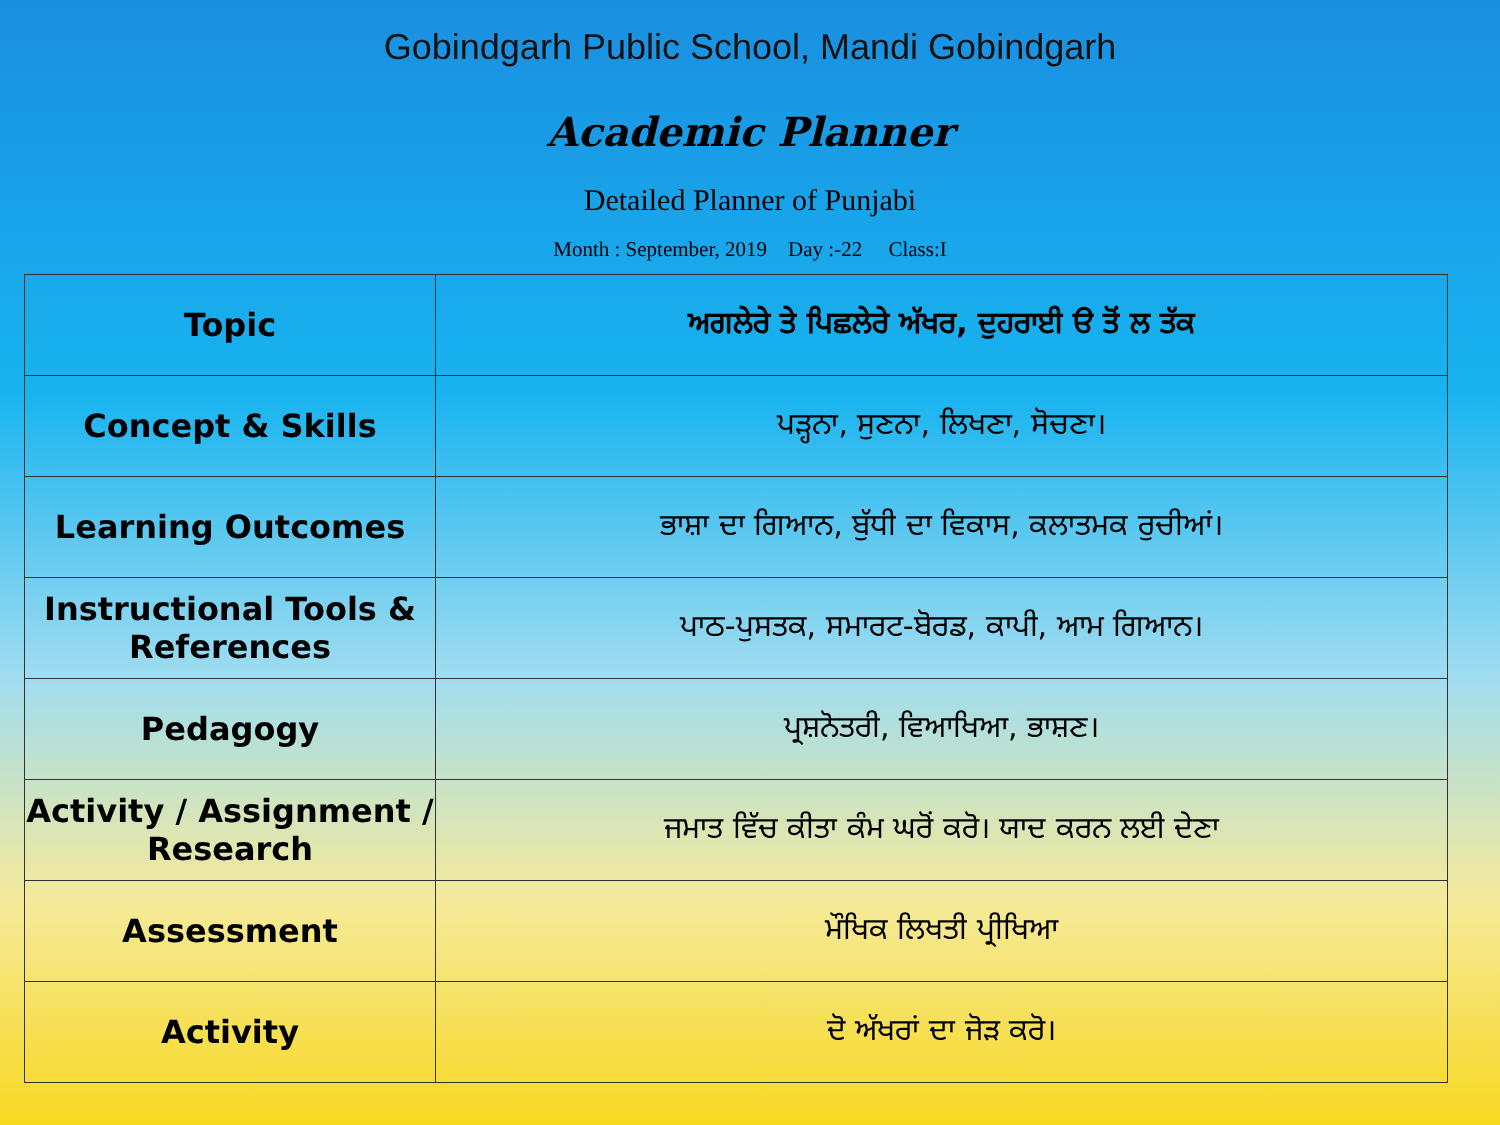Gobindgarh Public School, Mandi Gobindgarh
Academic Planner
Detailed Planner of Punjabi
Month : September, 2019 Day :-22 Class:I
| Topic | ਅਗਲੇਰੇ ਤੇ ਪਿਛਲੇਰੇ ਅੱਖਰ, ਦੁਹਰਾਈ ੳ ਤੋਂ ਲ ਤੱਕ |
| Concept & Skills | ਪੜ੍ਹਨਾ, ਸੁਣਨਾ, ਲਿਖਣਾ, ਸੋਚਣਾ। |
| Learning Outcomes | ਭਾਸ਼ਾ ਦਾ ਗਿਆਨ, ਬੁੱਧੀ ਦਾ ਵਿਕਾਸ, ਕਲਾਤਮਕ ਰੁਚੀਆਂ। |
| Instructional Tools & References | ਪਾਠ-ਪੁਸਤਕ, ਸਮਾਰਟ-ਬੋਰਡ, ਕਾਪੀ, ਆਮ ਗਿਆਨ। |
| Pedagogy | ਪ੍ਰਸ਼ਨੋਤਰੀ, ਵਿਆਖਿਆ, ਭਾਸ਼ਣ। |
| Activity / Assignment / Research | ਜਮਾਤ ਵਿੱਚ ਕੀਤਾ ਕੰਮ ਘਰੋਂ ਕਰੋ। ਯਾਦ ਕਰਨ ਲਈ ਦੇਣਾ |
| Assessment | ਮੌਖਿਕ ਲਿਖਤੀ ਪ੍ਰੀਖਿਆ |
| Activity | ਦੋ ਅੱਖਰਾਂ ਦਾ ਜੋੜ ਕਰੋ। |